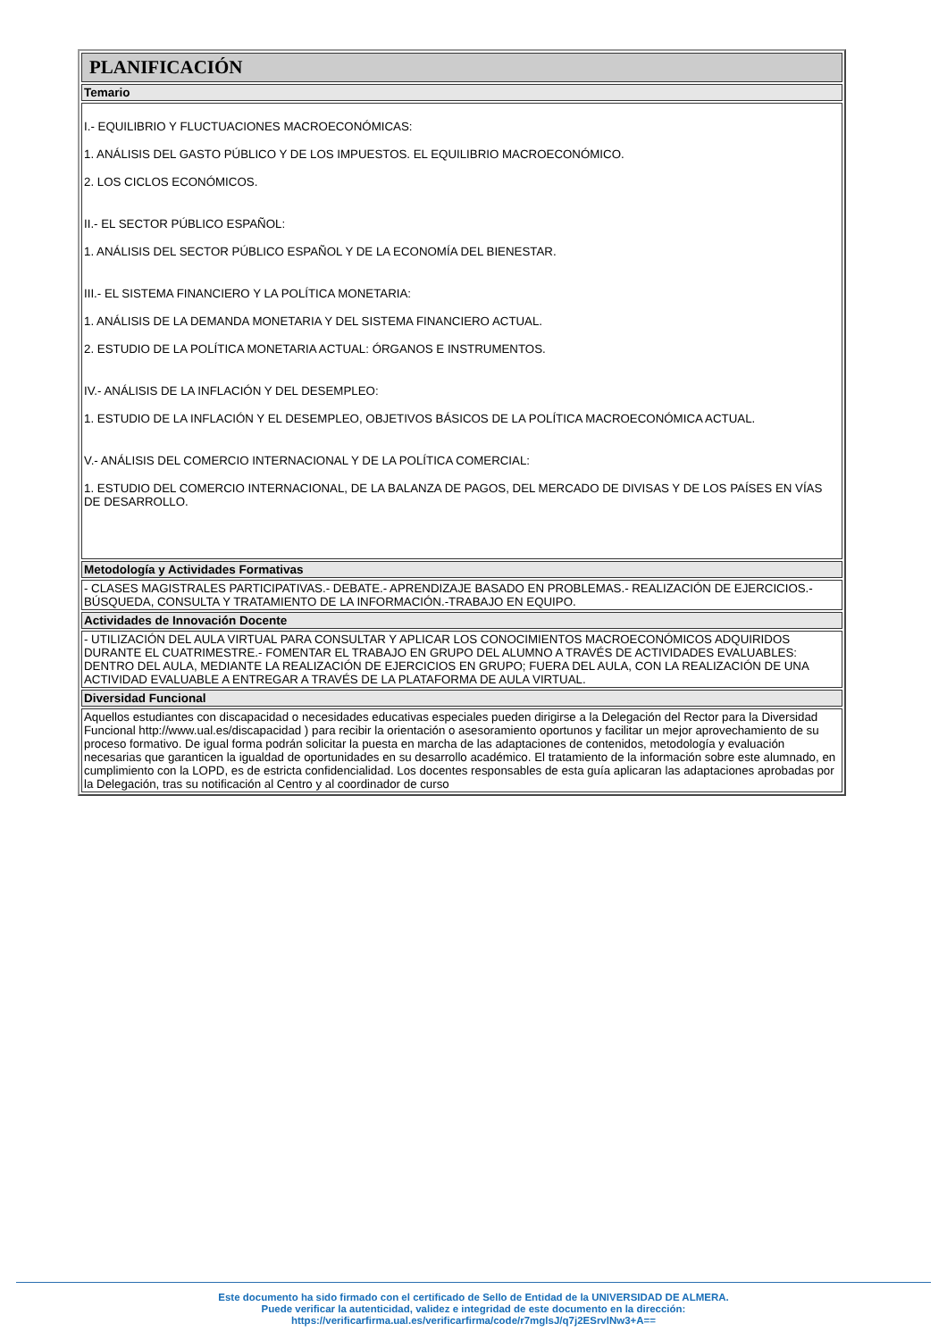| PLANIFICACIÓN |
| Temario |
| I.- EQUILIBRIO Y FLUCTUACIONES MACROECONÓMICAS: 1. ANÁLISIS DEL GASTO PÚBLICO Y DE LOS IMPUESTOS. EL EQUILIBRIO MACROECONÓMICO. 2. LOS CICLOS ECONÓMICOS. II.- EL SECTOR PÚBLICO ESPAÑOL: 1. ANÁLISIS DEL SECTOR PÚBLICO ESPAÑOL Y DE LA ECONOMÍA DEL BIENESTAR. III.- EL SISTEMA FINANCIERO Y LA POLÍTICA MONETARIA: 1. ANÁLISIS DE LA DEMANDA MONETARIA Y DEL SISTEMA FINANCIERO ACTUAL. 2. ESTUDIO DE LA POLÍTICA MONETARIA ACTUAL: ÓRGANOS E INSTRUMENTOS. IV.- ANÁLISIS DE LA INFLACIÓN Y DEL DESEMPLEO: 1. ESTUDIO DE LA INFLACIÓN Y EL DESEMPLEO, OBJETIVOS BÁSICOS DE LA POLÍTICA MACROECONÓMICA ACTUAL. V.- ANÁLISIS DEL COMERCIO INTERNACIONAL Y DE LA POLÍTICA COMERCIAL: 1. ESTUDIO DEL COMERCIO INTERNACIONAL, DE LA BALANZA DE PAGOS, DEL MERCADO DE DIVISAS Y DE LOS PAÍSES EN VÍAS DE DESARROLLO. |
| Metodología y Actividades Formativas |
| - CLASES MAGISTRALES PARTICIPATIVAS.- DEBATE.- APRENDIZAJE BASADO EN PROBLEMAS.- REALIZACIÓN DE EJERCICIOS.-BÚSQUEDA, CONSULTA Y TRATAMIENTO DE LA INFORMACIÓN.-TRABAJO EN EQUIPO. |
| Actividades de Innovación Docente |
| - UTILIZACIÓN DEL AULA VIRTUAL PARA CONSULTAR Y APLICAR LOS CONOCIMIENTOS MACROECONÓMICOS ADQUIRIDOS DURANTE EL CUATRIMESTRE.- FOMENTAR EL TRABAJO EN GRUPO DEL ALUMNO A TRAVÉS DE ACTIVIDADES EVALUABLES: DENTRO DEL AULA, MEDIANTE LA REALIZACIÓN DE EJERCICIOS EN GRUPO; FUERA DEL AULA, CON LA REALIZACIÓN DE UNA ACTIVIDAD EVALUABLE A ENTREGAR A TRAVÉS DE LA PLATAFORMA DE AULA VIRTUAL. |
| Diversidad Funcional |
| Aquellos estudiantes con discapacidad o necesidades educativas especiales pueden dirigirse a la Delegación del Rector para la Diversidad Funcional http://www.ual.es/discapacidad ) para recibir la orientación o asesoramiento oportunos y facilitar un mejor aprovechamiento de su proceso formativo. De igual forma podrán solicitar la puesta en marcha de las adaptaciones de contenidos, metodología y evaluación necesarias que garanticen la igualdad de oportunidades en su desarrollo académico. El tratamiento de la información sobre este alumnado, en cumplimiento con la LOPD, es de estricta confidencialidad. Los docentes responsables de esta guía aplicaran las adaptaciones aprobadas por la Delegación, tras su notificación al Centro y al coordinador de curso |
Este documento ha sido firmado con el certificado de Sello de Entidad de la UNIVERSIDAD DE ALMERA.
Puede verificar la autenticidad, validez e integridad de este documento en la dirección:
https://verificarfirma.ual.es/verificarfirma/code/r7mglsJ/q7j2ESrvlNw3+A==